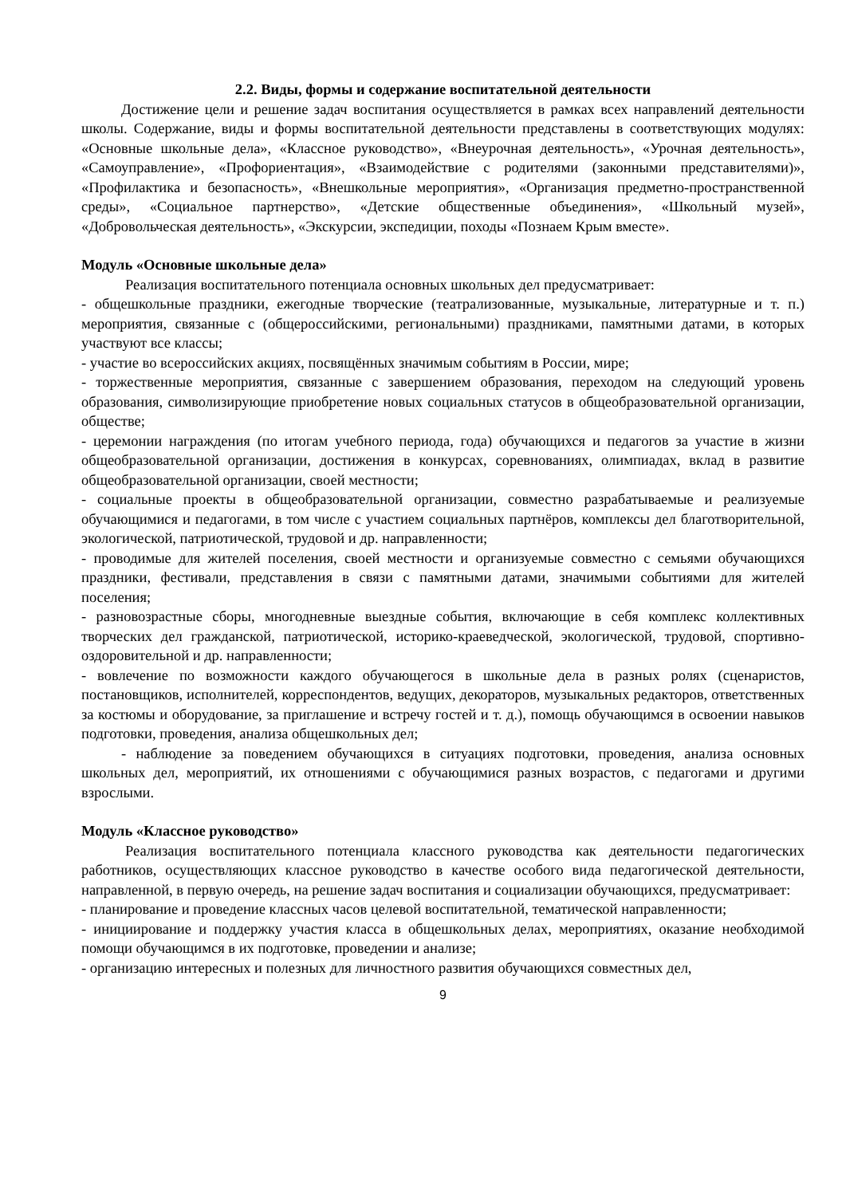2.2. Виды, формы и содержание воспитательной деятельности
Достижение цели и решение задач воспитания осуществляется в рамках всех направлений деятельности школы. Содержание, виды и формы воспитательной деятельности представлены в соответствующих модулях: «Основные школьные дела», «Классное руководство», «Внеурочная деятельность», «Урочная деятельность», «Самоуправление», «Профориентация», «Взаимодействие с родителями (законными представителями)», «Профилактика и безопасность», «Внешкольные мероприятия», «Организация предметно-пространственной среды», «Социальное партнерство», «Детские общественные объединения», «Школьный музей», «Добровольческая деятельность», «Экскурсии, экспедиции, походы «Познаем Крым вместе».
Модуль «Основные школьные дела»
Реализация воспитательного потенциала основных школьных дел предусматривает:
- общешкольные праздники, ежегодные творческие (театрализованные, музыкальные, литературные и т. п.) мероприятия, связанные с (общероссийскими, региональными) праздниками, памятными датами, в которых участвуют все классы;
- участие во всероссийских акциях, посвящённых значимым событиям в России, мире;
- торжественные мероприятия, связанные с завершением образования, переходом на следующий уровень образования, символизирующие приобретение новых социальных статусов в общеобразовательной организации, обществе;
- церемонии награждения (по итогам учебного периода, года) обучающихся и педагогов за участие в жизни общеобразовательной организации, достижения в конкурсах, соревнованиях, олимпиадах, вклад в развитие общеобразовательной организации, своей местности;
- социальные проекты в общеобразовательной организации, совместно разрабатываемые и реализуемые обучающимися и педагогами, в том числе с участием социальных партнёров, комплексы дел благотворительной, экологической, патриотической, трудовой и др. направленности;
- проводимые для жителей поселения, своей местности и организуемые совместно с семьями обучающихся праздники, фестивали, представления в связи с памятными датами, значимыми событиями для жителей поселения;
- разновозрастные сборы, многодневные выездные события, включающие в себя комплекс коллективных творческих дел гражданской, патриотической, историко-краеведческой, экологической, трудовой, спортивно-оздоровительной и др. направленности;
- вовлечение по возможности каждого обучающегося в школьные дела в разных ролях (сценаристов, постановщиков, исполнителей, корреспондентов, ведущих, декораторов, музыкальных редакторов, ответственных за костюмы и оборудование, за приглашение и встречу гостей и т. д.), помощь обучающимся в освоении навыков подготовки, проведения, анализа общешкольных дел;
- наблюдение за поведением обучающихся в ситуациях подготовки, проведения, анализа основных школьных дел, мероприятий, их отношениями с обучающимися разных возрастов, с педагогами и другими взрослыми.
Модуль «Классное руководство»
Реализация воспитательного потенциала классного руководства как деятельности педагогических работников, осуществляющих классное руководство в качестве особого вида педагогической деятельности, направленной, в первую очередь, на решение задач воспитания и социализации обучающихся, предусматривает:
- планирование и проведение классных часов целевой воспитательной, тематической направленности;
- инициирование и поддержку участия класса в общешкольных делах, мероприятиях, оказание необходимой помощи обучающимся в их подготовке, проведении и анализе;
- организацию интересных и полезных для личностного развития обучающихся совместных дел,
9